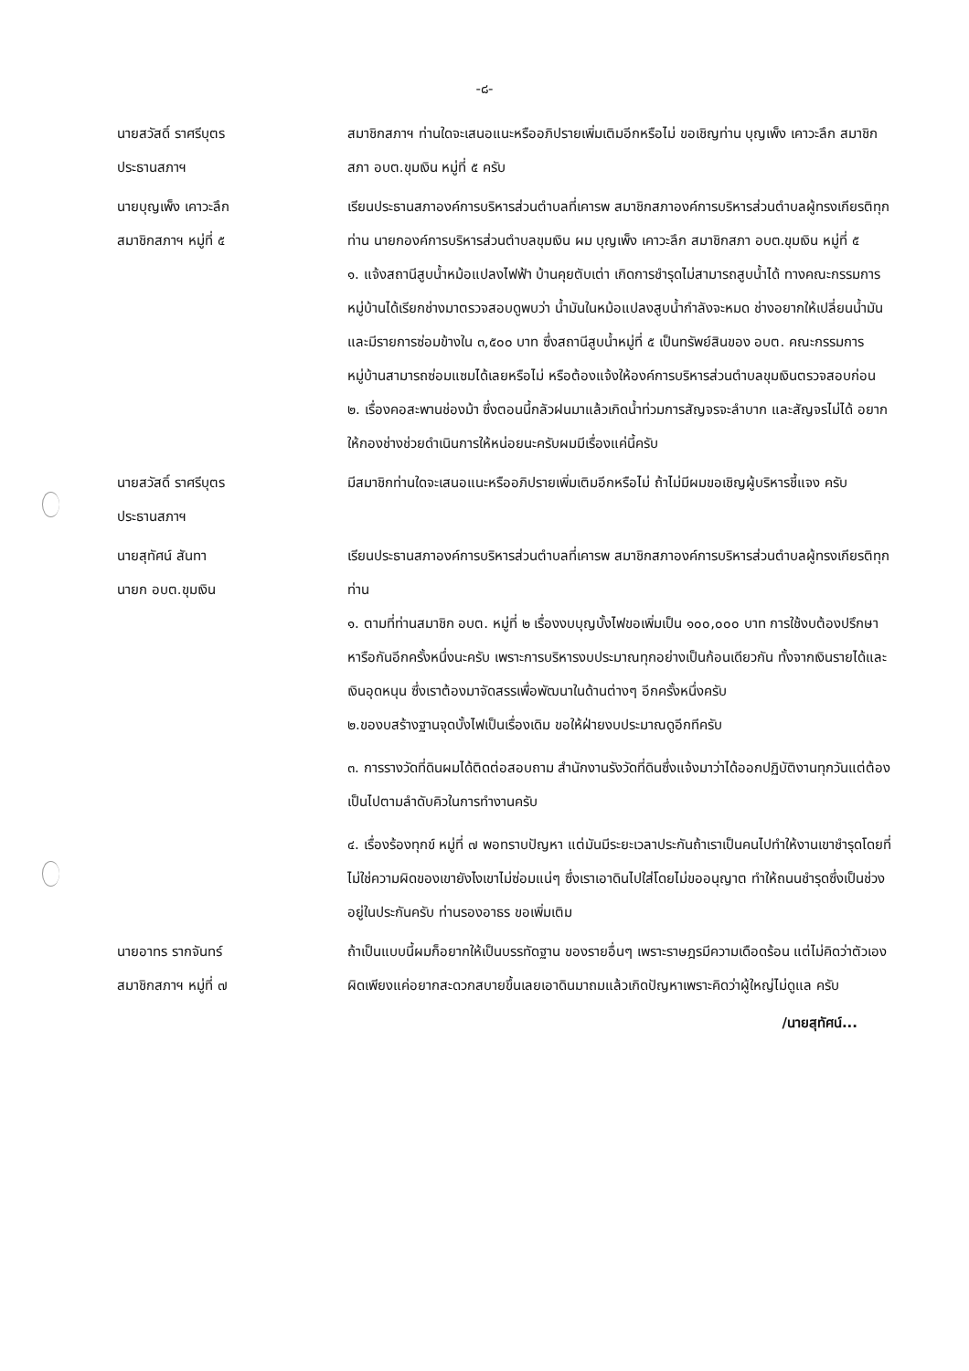-๘-
นายสวัสดิ์ ราศรีบุตร
ประธานสภาฯ
สมาชิกสภาฯ ท่านใดจะเสนอแนะหรืออภิปรายเพิ่มเติมอีกหรือไม่ ขอเชิญท่าน บุญเพ็ง เคาวะลึก สมาชิกสภา อบต.ขุมเงิน หมู่ที่ ๕ ครับ
นายบุญเพ็ง เคาวะลึก
สมาชิกสภาฯ หมู่ที่ ๕
เรียนประธานสภาองค์การบริหารส่วนตำบลที่เคารพ สมาชิกสภาองค์การบริหารส่วนตำบลผู้ทรงเกียรติทุกท่าน นายกองค์การบริหารส่วนตำบลขุมเงิน ผม บุญเพ็ง เคาวะลึก สมาชิกสภา อบต.ขุมเงิน หมู่ที่ ๕
๑. แจ้งสถานีสูบน้ำหม้อแปลงไฟฟ้า บ้านคุยตับเต่า เกิดการชำรุดไม่สามารถสูบน้ำได้ ทางคณะกรรมการหมู่บ้านได้เรียกช่างมาตรวจสอบดูพบว่า น้ำมันในหม้อแปลงสูบน้ำกำลังจะหมด ช่างอยากให้เปลี่ยนน้ำมัน และมีรายการซ่อมข้างใน ๓,๕๐๐ บาท ซึ่งสถานีสูบน้ำหมู่ที่ ๕ เป็นทรัพย์สินของ อบต. คณะกรรมการหมู่บ้านสามารถซ่อมแซมได้เลยหรือไม่ หรือต้องแจ้งให้องค์การบริหารส่วนตำบลขุมเงินตรวจสอบก่อน
๒. เรื่องคอสะพานช่องม้า ซึ่งตอนนี้กลัวฝนมาแล้วเกิดน้ำท่วมการสัญจรจะลำบาก และสัญจรไม่ได้ อยากให้กองช่างช่วยดำเนินการให้หน่อยนะครับผมมีเรื่องแค่นี้ครับ
นายสวัสดิ์ ราศรีบุตร
ประธานสภาฯ
มีสมาชิกท่านใดจะเสนอแนะหรืออภิปรายเพิ่มเติมอีกหรือไม่ ถ้าไม่มีผมขอเชิญผู้บริหารชี้แจง ครับ
นายสุทัศน์ สันทา
นายก อบต.ขุมเงิน
เรียนประธานสภาองค์การบริหารส่วนตำบลที่เคารพ สมาชิกสภาองค์การบริหารส่วนตำบลผู้ทรงเกียรติทุกท่าน
๑. ตามที่ท่านสมาชิก อบต. หมู่ที่ ๒ เรื่องงบบุญบั้งไฟขอเพิ่มเป็น ๑๐๐,๐๐๐ บาท การใช้งบต้องปรึกษาหารือกันอีกครั้งหนึ่งนะครับ เพราะการบริหารงบประมาณทุกอย่างเป็นก้อนเดียวกัน ทั้งจากเงินรายได้และเงินอุดหนุน ซึ่งเราต้องมาจัดสรรเพื่อพัฒนาในด้านต่างๆ อีกครั้งหนึ่งครับ
๒.ของบสร้างฐานจุดบั้งไฟเป็นเรื่องเดิม ขอให้ฝ่ายงบประมาณดูอีกทีครับ
๓. การรางวัดที่ดินผมได้ติดต่อสอบถาม สำนักงานรังวัดที่ดินซึ่งแจ้งมาว่าได้ออกปฏิบัติงานทุกวันแต่ต้องเป็นไปตามลำดับคิวในการทำงานครับ
๔. เรื่องร้องทุกข์ หมู่ที่ ๗ พอทราบปัญหา แต่มันมีระยะเวลาประกันถ้าเราเป็นคนไปทำให้งานเขาชำรุดโดยที่ไม่ใช่ความผิดของเขายังไงเขาไม่ซ่อมแน่ๆ ซึ่งเราเอาดินไปใส่โดยไม่ขออนุญาต ทำให้ถนนชำรุดซึ่งเป็นช่วงอยู่ในประกันครับ ท่านรองอาธร ขอเพิ่มเติม
นายอาทร รากจันทร์
สมาชิกสภาฯ หมู่ที่ ๗
ถ้าเป็นแบบนี้ผมก็อยากให้เป็นบรรทัดฐาน ของรายอื่นๆ เพราะราษฎรมีความเดือดร้อน แต่ไม่คิดว่าตัวเองผิดเพียงแค่อยากสะดวกสบายขึ้นเลยเอาดินมาถมแล้วเกิดปัญหาเพราะคิดว่าผู้ใหญ่ไม่ดูแล ครับ
/นายสุทัศน์...